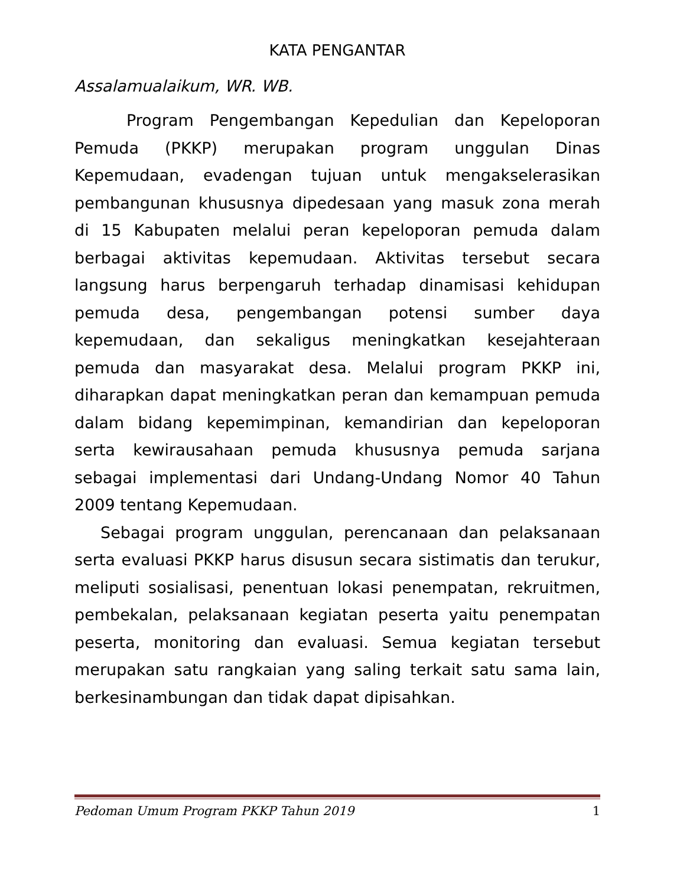KATA PENGANTAR
Assalamualaikum, WR. WB.
Program Pengembangan Kepedulian dan Kepeloporan Pemuda (PKKP) merupakan program unggulan Dinas Kepemudaan, evadengan tujuan untuk mengakselerasikan pembangunan khususnya dipedesaan yang masuk zona merah di 15 Kabupaten melalui peran kepeloporan pemuda dalam berbagai aktivitas kepemudaan. Aktivitas tersebut secara langsung harus berpengaruh terhadap dinamisasi kehidupan pemuda desa, pengembangan potensi sumber daya kepemudaan, dan sekaligus meningkatkan kesejahteraan pemuda dan masyarakat desa. Melalui program PKKP ini, diharapkan dapat meningkatkan peran dan kemampuan pemuda dalam bidang kepemimpinan, kemandirian dan kepeloporan serta kewirausahaan pemuda khususnya pemuda sarjana sebagai implementasi dari Undang-Undang Nomor 40 Tahun 2009 tentang Kepemudaan.
Sebagai program unggulan, perencanaan dan pelaksanaan serta evaluasi PKKP harus disusun secara sistimatis dan terukur, meliputi sosialisasi, penentuan lokasi penempatan, rekruitmen, pembekalan, pelaksanaan kegiatan peserta yaitu penempatan peserta, monitoring dan evaluasi. Semua kegiatan tersebut merupakan satu rangkaian yang saling terkait satu sama lain, berkesinambungan dan tidak dapat dipisahkan.
Pedoman Umum Program PKKP Tahun 2019 1